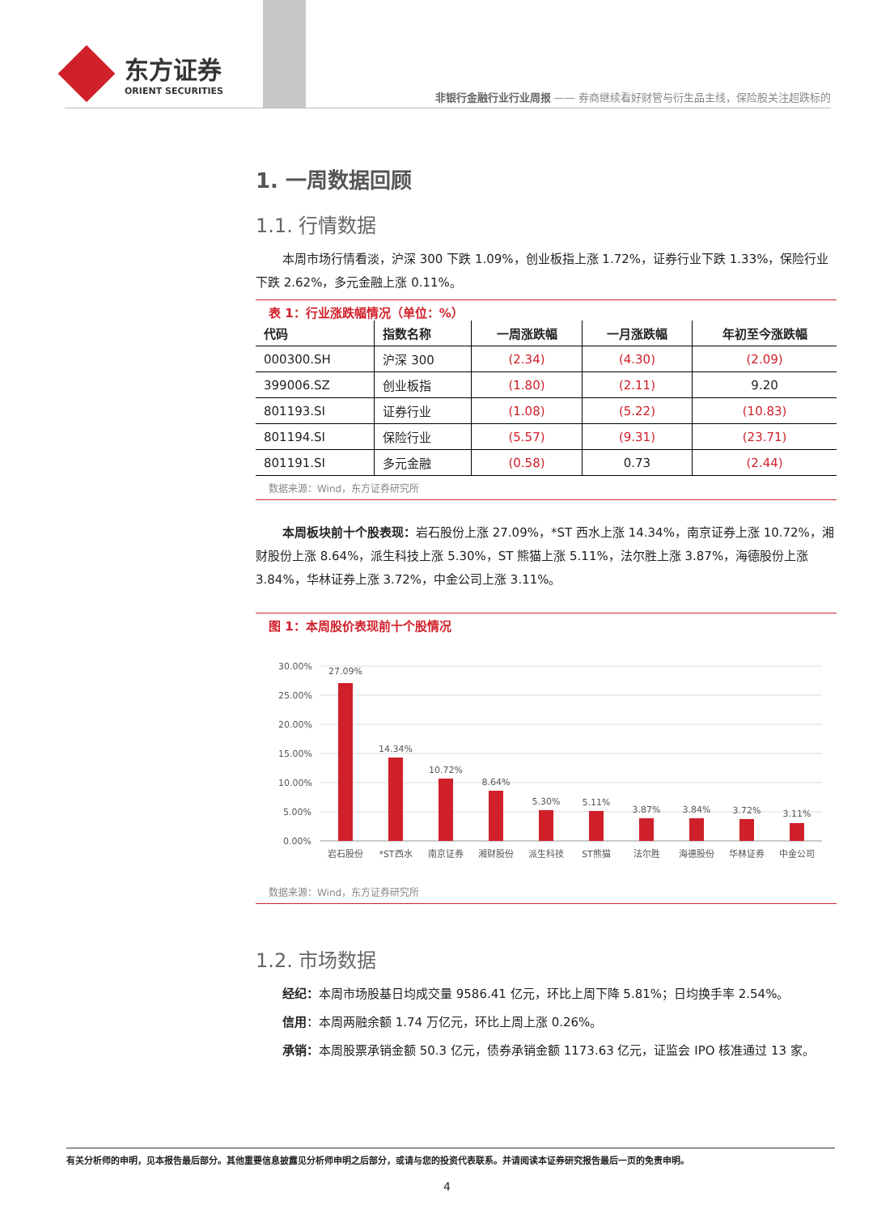东方证券
ORIENT SECURITIES
非银行金融行业行业周报 —— 券商继续看好财管与衍生品主线，保险股关注超跌标的
1. 一周数据回顾
1.1. 行情数据
本周市场行情看淡，沪深 300 下跌 1.09%，创业板指上涨 1.72%，证券行业下跌 1.33%，保险行业下跌 2.62%，多元金融上涨 0.11%。
表 1：行业涨跌幅情况（单位：%）
| 代码 | 指数名称 | 一周涨跌幅 | 一月涨跌幅 | 年初至今涨跌幅 |
| --- | --- | --- | --- | --- |
| 000300.SH | 沪深 300 | (2.34) | (4.30) | (2.09) |
| 399006.SZ | 创业板指 | (1.80) | (2.11) | 9.20 |
| 801193.SI | 证券行业 | (1.08) | (5.22) | (10.83) |
| 801194.SI | 保险行业 | (5.57) | (9.31) | (23.71) |
| 801191.SI | 多元金融 | (0.58) | 0.73 | (2.44) |
数据来源：Wind，东方证券研究所
本周板块前十个股表现：岩石股份上涨 27.09%，*ST 西水上涨 14.34%，南京证券上涨 10.72%，湘财股份上涨 8.64%，派生科技上涨 5.30%，ST 熊猫上涨 5.11%，法尔胜上涨 3.87%，海德股份上涨 3.84%，华林证券上涨 3.72%，中金公司上涨 3.11%。
图 1：本周股价表现前十个股情况
30.00%
25.00%
20.00%
15.00%
10.00%
5.00%
0.00%
27.09%
14.34%
10.72%
8.64%
5.30%
5.11%
3.87%
3.84%
3.72%
3.11%
岩石股份
*ST西水
南京证券
湘财股份
派生科技
ST熊猫
法尔胜
海德股份
华林证券
中金公司
数据来源：Wind，东方证券研究所
1.2. 市场数据
经纪：本周市场股基日均成交量 9586.41 亿元，环比上周下降 5.81%；日均换手率 2.54%。
信用：本周两融余额 1.74 万亿元，环比上周上涨 0.26%。
承销：本周股票承销金额 50.3 亿元，债券承销金额 1173.63 亿元，证监会 IPO 核准通过 13 家。
有关分析师的申明，见本报告最后部分。其他重要信息披露见分析师申明之后部分，或请与您的投资代表联系。并请阅读本证券研究报告最后一页的免责申明。
4